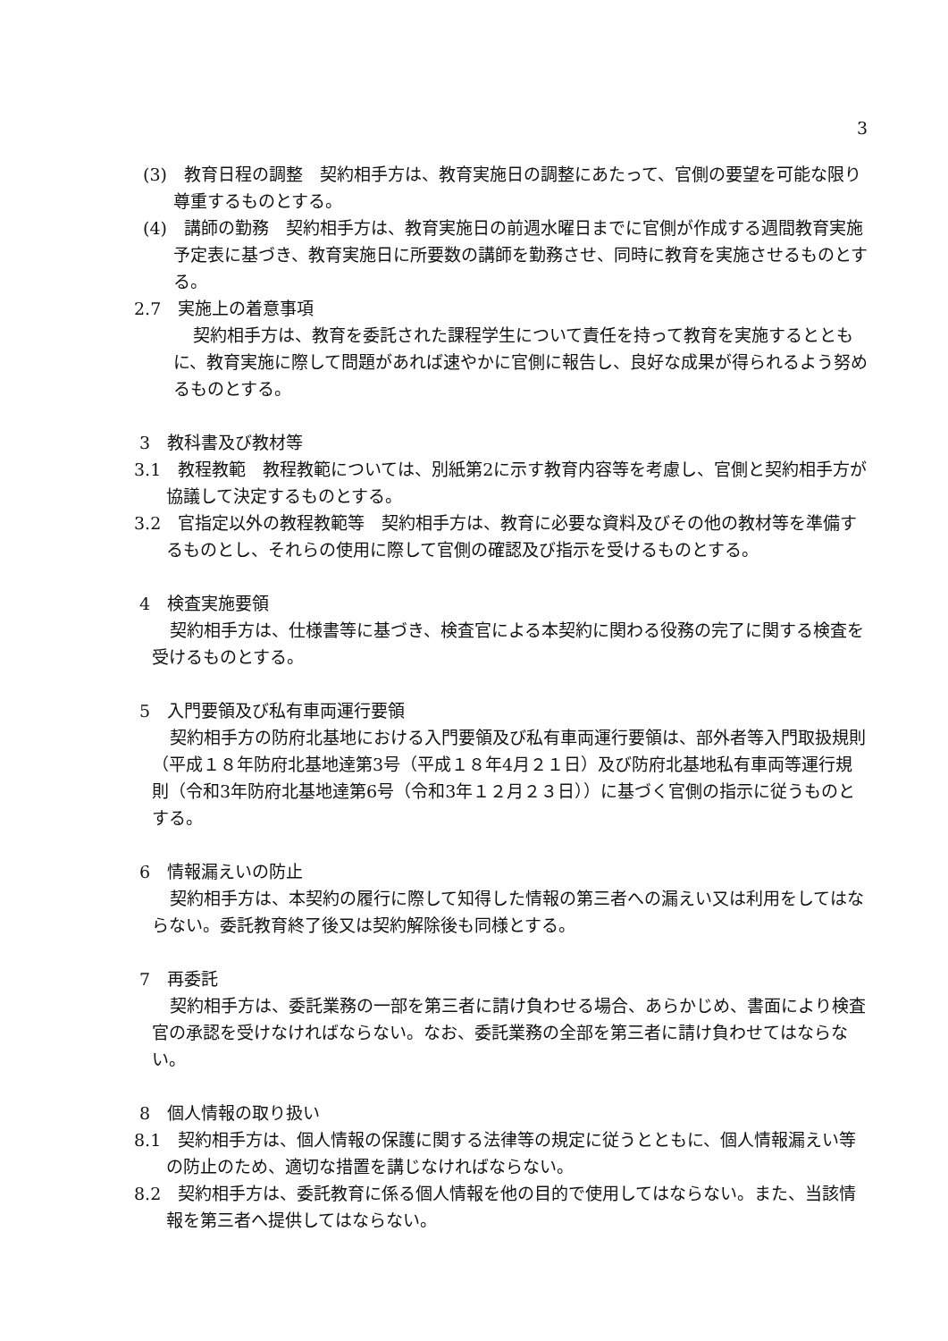3
(3)　教育日程の調整　契約相手方は、教育実施日の調整にあたって、官側の要望を可能な限り尊重するものとする。
(4)　講師の勤務　契約相手方は、教育実施日の前週水曜日までに官側が作成する週間教育実施予定表に基づき、教育実施日に所要数の講師を勤務させ、同時に教育を実施させるものとする。
2.7　実施上の着意事項
契約相手方は、教育を委託された課程学生について責任を持って教育を実施するとともに、教育実施に際して問題があれば速やかに官側に報告し、良好な成果が得られるよう努めるものとする。
3　教科書及び教材等
3.1　教程教範　教程教範については、別紙第2に示す教育内容等を考慮し、官側と契約相手方が協議して決定するものとする。
3.2　官指定以外の教程教範等　契約相手方は、教育に必要な資料及びその他の教材等を準備するものとし、それらの使用に際して官側の確認及び指示を受けるものとする。
4　検査実施要領
契約相手方は、仕様書等に基づき、検査官による本契約に関わる役務の完了に関する検査を受けるものとする。
5　入門要領及び私有車両運行要領
契約相手方の防府北基地における入門要領及び私有車両運行要領は、部外者等入門取扱規則（平成１８年防府北基地達第3号（平成１８年4月２１日）及び防府北基地私有車両等運行規則（令和3年防府北基地達第6号（令和3年１２月２３日））に基づく官側の指示に従うものとする。
6　情報漏えいの防止
契約相手方は、本契約の履行に際して知得した情報の第三者への漏えい又は利用をしてはならない。委託教育終了後又は契約解除後も同様とする。
7　再委託
契約相手方は、委託業務の一部を第三者に請け負わせる場合、あらかじめ、書面により検査官の承認を受けなければならない。なお、委託業務の全部を第三者に請け負わせてはならない。
8　個人情報の取り扱い
8.1　契約相手方は、個人情報の保護に関する法律等の規定に従うとともに、個人情報漏えい等の防止のため、適切な措置を講じなければならない。
8.2　契約相手方は、委託教育に係る個人情報を他の目的で使用してはならない。また、当該情報を第三者へ提供してはならない。